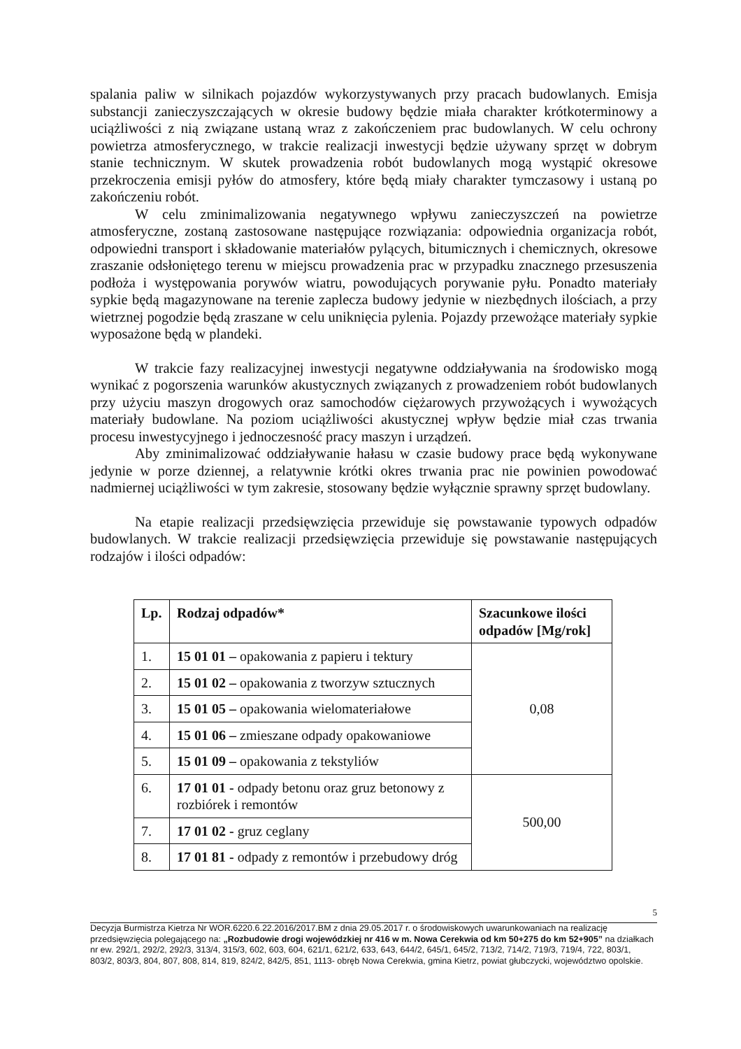spalania paliw w silnikach pojazdów wykorzystywanych przy pracach budowlanych. Emisja substancji zanieczyszczających w okresie budowy będzie miała charakter krótkoterminowy a uciążliwości z nią związane ustaną wraz z zakończeniem prac budowlanych. W celu ochrony powietrza atmosferycznego, w trakcie realizacji inwestycji będzie używany sprzęt w dobrym stanie technicznym. W skutek prowadzenia robót budowlanych mogą wystąpić okresowe przekroczenia emisji pyłów do atmosfery, które będą miały charakter tymczasowy i ustaną po zakończeniu robót.
W celu zminimalizowania negatywnego wpływu zanieczyszczeń na powietrze atmosferyczne, zostaną zastosowane następujące rozwiązania: odpowiednia organizacja robót, odpowiedni transport i składowanie materiałów pylących, bitumicznych i chemicznych, okresowe zraszanie odsłoniętego terenu w miejscu prowadzenia prac w przypadku znacznego przesuszenia podłoża i występowania porywów wiatru, powodujących porywanie pyłu. Ponadto materiały sypkie będą magazynowane na terenie zaplecza budowy jedynie w niezbędnych ilościach, a przy wietrznej pogodzie będą zraszane w celu uniknięcia pylenia. Pojazdy przewożące materiały sypkie wyposażone będą w plandeki.
W trakcie fazy realizacyjnej inwestycji negatywne oddziaływania na środowisko mogą wynikać z pogorszenia warunków akustycznych związanych z prowadzeniem robót budowlanych przy użyciu maszyn drogowych oraz samochodów ciężarowych przywożących i wywożących materiały budowlane. Na poziom uciążliwości akustycznej wpływ będzie miał czas trwania procesu inwestycyjnego i jednoczesność pracy maszyn i urządzeń.
Aby zminimalizować oddziaływanie hałasu w czasie budowy prace będą wykonywane jedynie w porze dziennej, a relatywnie krótki okres trwania prac nie powinien powodować nadmiernej uciążliwości w tym zakresie, stosowany będzie wyłącznie sprawny sprzęt budowlany.
Na etapie realizacji przedsięwzięcia przewiduje się powstawanie typowych odpadów budowlanych. W trakcie realizacji przedsięwzięcia przewiduje się powstawanie następujących rodzajów i ilości odpadów:
| Lp. | Rodzaj odpadów* | Szacunkowe ilości odpadów [Mg/rok] |
| --- | --- | --- |
| 1. | 15 01 01 – opakowania z papieru i tektury | 0,08 |
| 2. | 15 01 02 – opakowania z tworzyw sztucznych | |
| 3. | 15 01 05 – opakowania wielomateriałowe | |
| 4. | 15 01 06 – zmieszane odpady opakowaniowe | |
| 5. | 15 01 09 – opakowania z tekstyliów | |
| 6. | 17 01 01 - odpady betonu oraz gruz betonowy z rozbiórek i remontów | 500,00 |
| 7. | 17 01 02 - gruz ceglany | |
| 8. | 17 01 81 - odpady z remontów i przebudowy dróg | |
5
Decyzja Burmistrza Kietrza Nr WOR.6220.6.22.2016/2017.BM z dnia 29.05.2017 r. o środowiskowych uwarunkowaniach na realizację przedsięwzięcia polegającego na: „Rozbudowie drogi wojewódzkiej nr 416 w m. Nowa Cerekwia od km 50+275 do km 52+905” na działkach nr ew. 292/1, 292/2, 292/3, 313/4, 315/3, 602, 603, 604, 621/1, 621/2, 633, 643, 644/2, 645/1, 645/2, 713/2, 714/2, 719/3, 719/4, 722, 803/1, 803/2, 803/3, 804, 807, 808, 814, 819, 824/2, 842/5, 851, 1113- obręb Nowa Cerekwia, gmina Kietrz, powiat głubczycki, województwo opolskie.